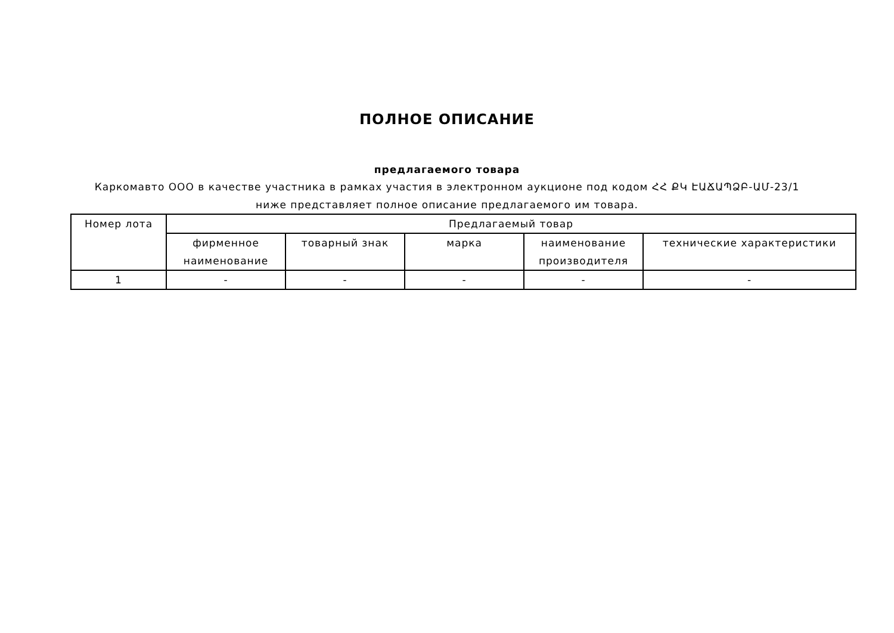ПОЛНОЕ ОПИСАНИЕ
предлагаемого товара
Каркомавто ООО в качестве участника в рамках участия в электронном аукционе под кодом ՀՀ ՔԿ ԷԱՃԱՊՁԲ-ԱՄ-23/1 ниже представляет полное описание предлагаемого им товара.
| Номер лота | Предлагаемый товар | | | | |
| --- | --- | --- | --- | --- | --- |
| | фирменное наименование | товарный знак | марка | наименование производителя | технические характеристики |
| 1 | - | - | - | - | - |